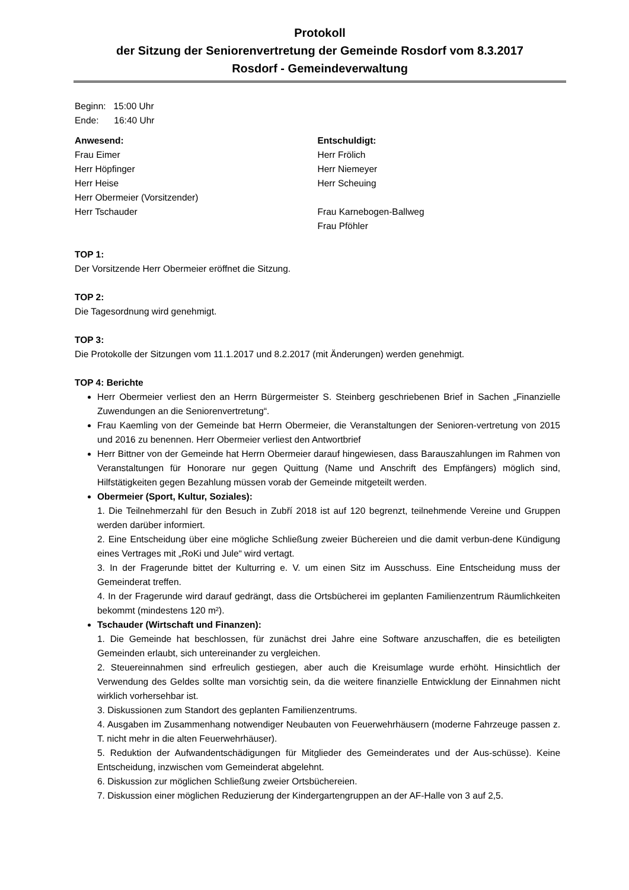Protokoll
der Sitzung der Seniorenvertretung der Gemeinde Rosdorf vom 8.3.2017
Rosdorf - Gemeindeverwaltung
Beginn: 15:00 Uhr
Ende: 16:40 Uhr
Anwesend:
Frau Eimer
Herr Höpfinger
Herr Heise
Herr Obermeier (Vorsitzender)
Herr Tschauder
Entschuldigt:
Herr Frölich
Herr Niemeyer
Herr Scheuing
Frau Karnebogen-Ballweg
Frau Pföhler
TOP 1:
Der Vorsitzende Herr Obermeier eröffnet die Sitzung.
TOP 2:
Die Tagesordnung wird genehmigt.
TOP 3:
Die Protokolle der Sitzungen vom 11.1.2017 und 8.2.2017 (mit Änderungen) werden genehmigt.
TOP 4: Berichte
Herr Obermeier verliest den an Herrn Bürgermeister S. Steinberg geschriebenen Brief in Sachen „Finanzielle Zuwendungen an die Seniorenvertretung“.
Frau Kaemling von der Gemeinde bat Herrn Obermeier, die Veranstaltungen der Senioren-vertretung von 2015 und 2016 zu benennen. Herr Obermeier verliest den Antwortbrief
Herr Bittner von der Gemeinde hat Herrn Obermeier darauf hingewiesen, dass Barauszahlungen im Rahmen von Veranstaltungen für Honorare nur gegen Quittung (Name und Anschrift des Empfängers) möglich sind, Hilfstätigkeiten gegen Bezahlung müssen vorab der Gemeinde mitgeteilt werden.
Obermeier (Sport, Kultur, Soziales):
1. Die Teilnehmerzahl für den Besuch in Zubří 2018 ist auf 120 begrenzt, teilnehmende Vereine und Gruppen werden darüber informiert.
2. Eine Entscheidung über eine mögliche Schließung zweier Büchereien und die damit verbun-dene Kündigung eines Vertrages mit „RoKi und Jule“ wird vertagt.
3. In der Fragerunde bittet der Kulturring e. V. um einen Sitz im Ausschuss. Eine Entscheidung muss der Gemeinderat treffen.
4. In der Fragerunde wird darauf gedrängt, dass die Ortsbücherei im geplanten Familienzentrum Räumlichkeiten bekommt (mindestens 120 m²).
Tschauder (Wirtschaft und Finanzen):
1. Die Gemeinde hat beschlossen, für zunächst drei Jahre eine Software anzuschaffen, die es beteiligten Gemeinden erlaubt, sich untereinander zu vergleichen.
2. Steuereinnahmen sind erfreulich gestiegen, aber auch die Kreisumlage wurde erhöht. Hinsichtlich der Verwendung des Geldes sollte man vorsichtig sein, da die weitere finanzielle Entwicklung der Einnahmen nicht wirklich vorhersehbar ist.
3. Diskussionen zum Standort des geplanten Familienzentrums.
4. Ausgaben im Zusammenhang notwendiger Neubauten von Feuerwehrhäusern (moderne Fahrzeuge passen z. T. nicht mehr in die alten Feuerwehrhäuser).
5. Reduktion der Aufwandentschädigungen für Mitglieder des Gemeinderates und der Aus-schüsse). Keine Entscheidung, inzwischen vom Gemeinderat abgelehnt.
6. Diskussion zur möglichen Schließung zweier Ortsbüchereien.
7. Diskussion einer möglichen Reduzierung der Kindergartengruppen an der AF-Halle von 3 auf 2,5.